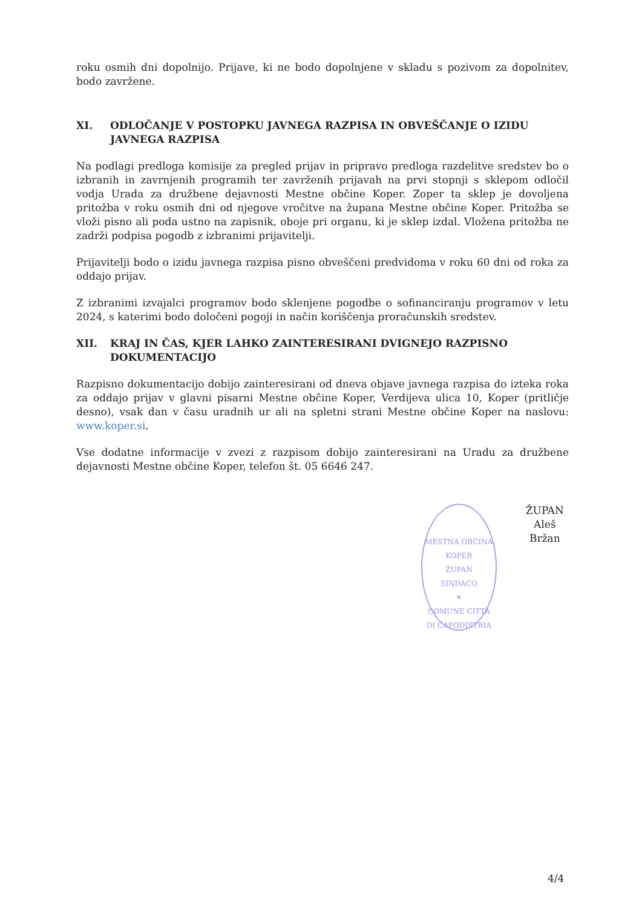roku osmih dni dopolnijo. Prijave, ki ne bodo dopolnjene v skladu s pozivom za dopolnitev, bodo zavržene.
XI. ODLOČANJE V POSTOPKU JAVNEGA RAZPISA IN OBVEŠČANJE O IZIDU JAVNEGA RAZPISA
Na podlagi predloga komisije za pregled prijav in pripravo predloga razdelitve sredstev bo o izbranih in zavrnjenih programih ter zavrženih prijavah na prvi stopnji s sklepom odločil vodja Urada za družbene dejavnosti Mestne občine Koper. Zoper ta sklep je dovoljena pritožba v roku osmih dni od njegove vročitve na župana Mestne občine Koper. Pritožba se vloži pisno ali poda ustno na zapisnik, oboje pri organu, ki je sklep izdal. Vložena pritožba ne zadrži podpisa pogodb z izbranimi prijavitelji.
Prijavitelji bodo o izidu javnega razpisa pisno obveščeni predvidoma v roku 60 dni od roka za oddajo prijav.
Z izbranimi izvajalci programov bodo sklenjene pogodbe o sofinanciranju programov v letu 2024, s katerimi bodo določeni pogoji in način koriščenja proračunskih sredstev.
XII. KRAJ IN ČAS, KJER LAHKO ZAINTERESIRANI DVIGNEJO RAZPISNO DOKUMENTACIJO
Razpisno dokumentacijo dobijo zainteresirani od dneva objave javnega razpisa do izteka roka za oddajo prijav v glavni pisarni Mestne občine Koper, Verdijeva ulica 10, Koper (pritličje desno), vsak dan v času uradnih ur ali na spletni strani Mestne občine Koper na naslovu: www.koper.si.
Vse dodatne informacije v zvezi z razpisom dobijo zainteresirani na Uradu za družbene dejavnosti Mestne občine Koper, telefon št. 05 6646 247.
MESTNA OBČINA KOPER
ŽUPAN
SINDACO
☀
COMUNE CITTÀ DI CAPODISTRIA
ŽUPAN
Aleš Bržan
4/4